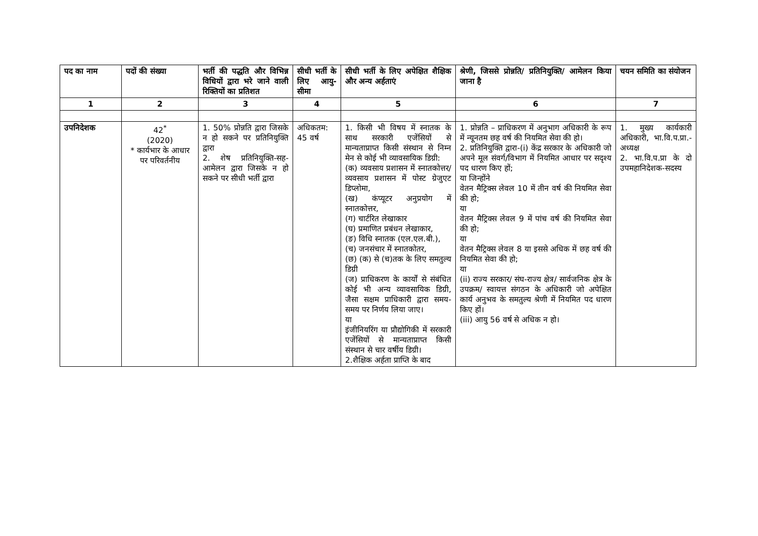| पद का नाम | पदों की संख्या | भर्ती की पद्धति और विभिन्न विधियों द्वारा भरे जाने वाली रिक्तियों का प्रतिशत | सीधी भर्ती के लिए आयु-सीमा | सीधी भर्ती के लिए अपेक्षित शैक्षिक और अन्य अर्हताएं | श्रेणी, जिससे प्रोन्नति/ प्रतिनियुक्ति/ आमेलन किया जाना है | चयन समिति का संयोजन |
| --- | --- | --- | --- | --- | --- | --- |
| 1 | 2 | 3 | 4 | 5 | 6 | 7 |
| उपनिदेशक | 42<sup>*</sup> (2020) * कार्यभार के आधार पर परिवर्तनीय | 1. 50% प्रोन्नति द्वारा जिसके न हो सकने पर प्रतिनियुक्ति द्वारा 2. शेष प्रतिनियुक्ति-सह-आमेलन द्वारा जिसके न हो सकने पर सीधी भर्ती द्वारा | अधिकतम: 45 वर्ष | 1. किसी भी विषय में स्नातक के साथ सरकारी एजेंसियों से मान्यताप्राप्त किसी संस्थान से निम्न मेन से कोई भी व्यावसायिक डिग्री: (क) व्यवसाय प्रशासन में स्नातकोत्तर/व्यवसाय प्रशासन में पोस्ट ग्रेजुएट डिप्लोमा, (ख) कंप्यूटर अनुप्रयोग में स्नातकोत्तर, (ग) चार्टरित लेखाकार (घ) प्रमाणित प्रबंधन लेखाकार, (ङ) विधि स्नातक (एल.एल.बी.), (च) जनसंचार में स्नातकोतर, (छ) (क) से (च)तक के लिए समतुल्य डिग्री (ज) प्राधिकरण के कार्यों से संबंधित कोई भी अन्य व्यावसायिक डिग्री, जैसा सक्षम प्राधिकारी द्वारा समय-समय पर निर्णय लिया जाए। या इंजीनियरिंग या प्रौद्योगिकी में सरकारी एजेंसियों से मान्यताप्राप्त किसी संस्थान से चार वर्षीय डिग्री। 2.शैक्षिक अर्हता प्राप्ति के बाद | 1. प्रोन्नति – प्राधिकरण में अनुभाग अधिकारी के रूप में न्यूनतम छह वर्ष की नियमित सेवा की हो। 2. प्रतिनियुक्ति द्वारा-(i) केंद्र सरकार के अधिकारी जो अपने मूल संवर्ग/विभाग में नियमित आधार पर सदृश्य पद धारण किए हों; या जिन्होंने वेतन मैट्रिक्स लेवल 10 में तीन वर्ष की नियमित सेवा की हो; या वेतन मैट्रिक्स लेवल 9 में पांच वर्ष की नियमित सेवा की हो; या वेतन मैट्रिक्स लेवल 8 या इससे अधिक में छह वर्ष की नियमित सेवा की हो; या (ii) राज्य सरकार/ संघ-राज्य क्षेत्र/ सार्वजनिक क्षेत्र के उपक्रम/ स्वायत्त संगठन के अधिकारी जो अपेक्षित कार्य अनुभव के समतुल्य श्रेणी में नियमित पद धारण किए हों। (iii) आयु 56 वर्ष से अधिक न हो। | 1. मुख्य कार्यकारी अधिकारी, भा.वि.प.प्रा.- अध्यक्ष 2. भा.वि.प.प्रा के दो उपमहानिदेशक-सदस्य |